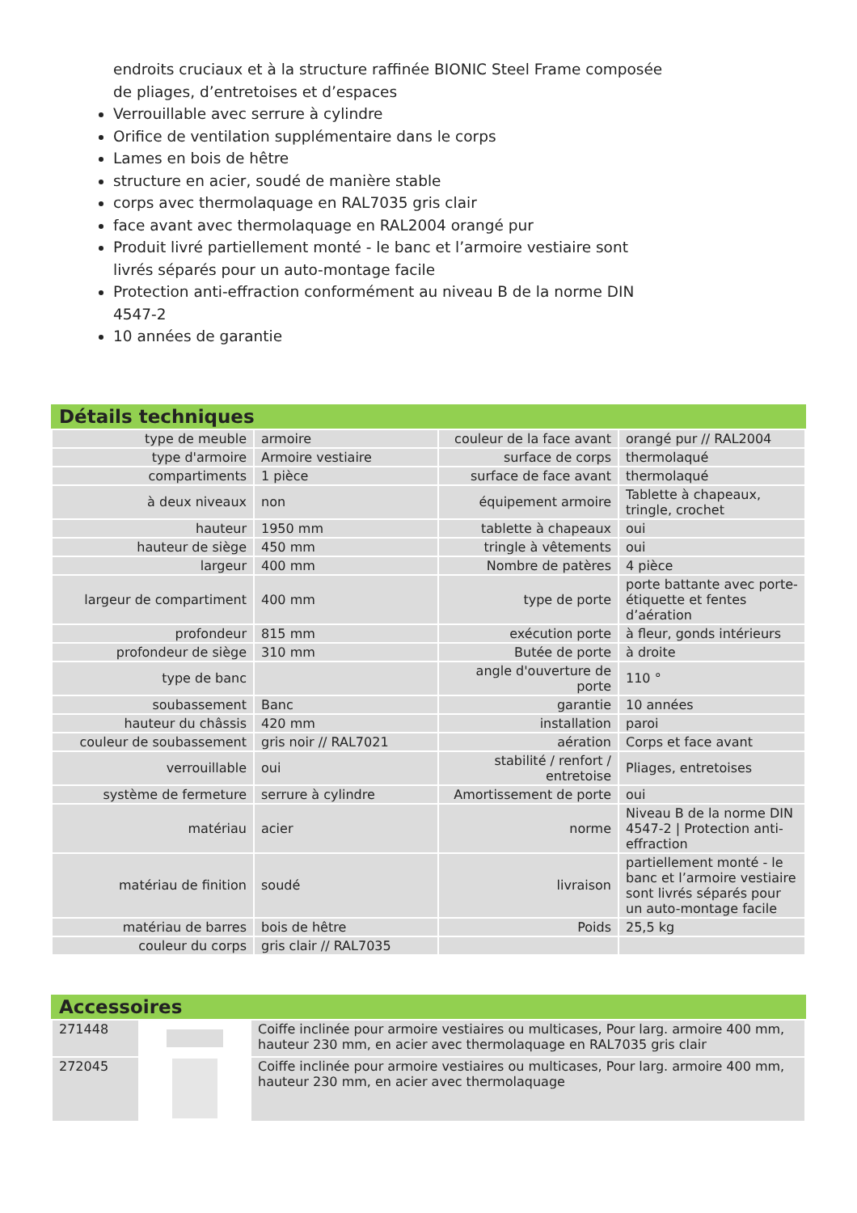endroits cruciaux et à la structure raffinée BIONIC Steel Frame composée de pliages, d’entretoises et d’espaces
Verrouillable avec serrure à cylindre
Orifice de ventilation supplémentaire dans le corps
Lames en bois de hêtre
structure en acier, soudé de manière stable
corps avec thermolaquage en RAL7035 gris clair
face avant avec thermolaquage en RAL2004 orangé pur
Produit livré partiellement monté - le banc et l’armoire vestiaire sont livrés séparés pour un auto-montage facile
Protection anti-effraction conformément au niveau B de la norme DIN 4547-2
10 années de garantie
Détails techniques
| type de meuble | armoire | couleur de la face avant | orangé pur // RAL2004 |
| type d'armoire | Armoire vestiaire | surface de corps | thermolaqué |
| compartiments | 1 pièce | surface de face avant | thermolaqué |
| à deux niveaux | non | équipement armoire | Tablette à chapeaux, tringle, crochet |
| hauteur | 1950 mm | tablette à chapeaux | oui |
| hauteur de siège | 450 mm | tringle à vêtements | oui |
| largeur | 400 mm | Nombre de patères | 4 pièce |
| largeur de compartiment | 400 mm | type de porte | porte battante avec porte-étiquette et fentes d’aération |
| profondeur | 815 mm | exécution porte | à fleur, gonds intérieurs |
| profondeur de siège | 310 mm | Butée de porte | à droite |
| type de banc | | angle d'ouverture de porte | 110 ° |
| soubassement | Banc | garantie | 10 années |
| hauteur du châssis | 420 mm | installation | paroi |
| couleur de soubassement | gris noir // RAL7021 | aération | Corps et face avant |
| verrouillable | oui | stabilité / renfort / entretoise | Pliages, entretoises |
| système de fermeture | serrure à cylindre | Amortissement de porte | oui |
| matériau | acier | norme | Niveau B de la norme DIN 4547-2 / Protection anti-effraction |
| matériau de finition | soudé | livraison | partiellement monté - le banc et l’armoire vestiaire sont livrés séparés pour un auto-montage facile |
| matériau de barres | bois de hêtre | Poids | 25,5 kg |
| couleur du corps | gris clair // RAL7035 | | |
Accessoires
| 271448 | | Coiffe inclinée pour armoire vestiaires ou multicases, Pour larg. armoire 400 mm, hauteur 230 mm, en acier avec thermolaquage en RAL7035 gris clair |
| 272045 | | Coiffe inclinée pour armoire vestiaires ou multicases, Pour larg. armoire 400 mm, hauteur 230 mm, en acier avec thermolaquage |